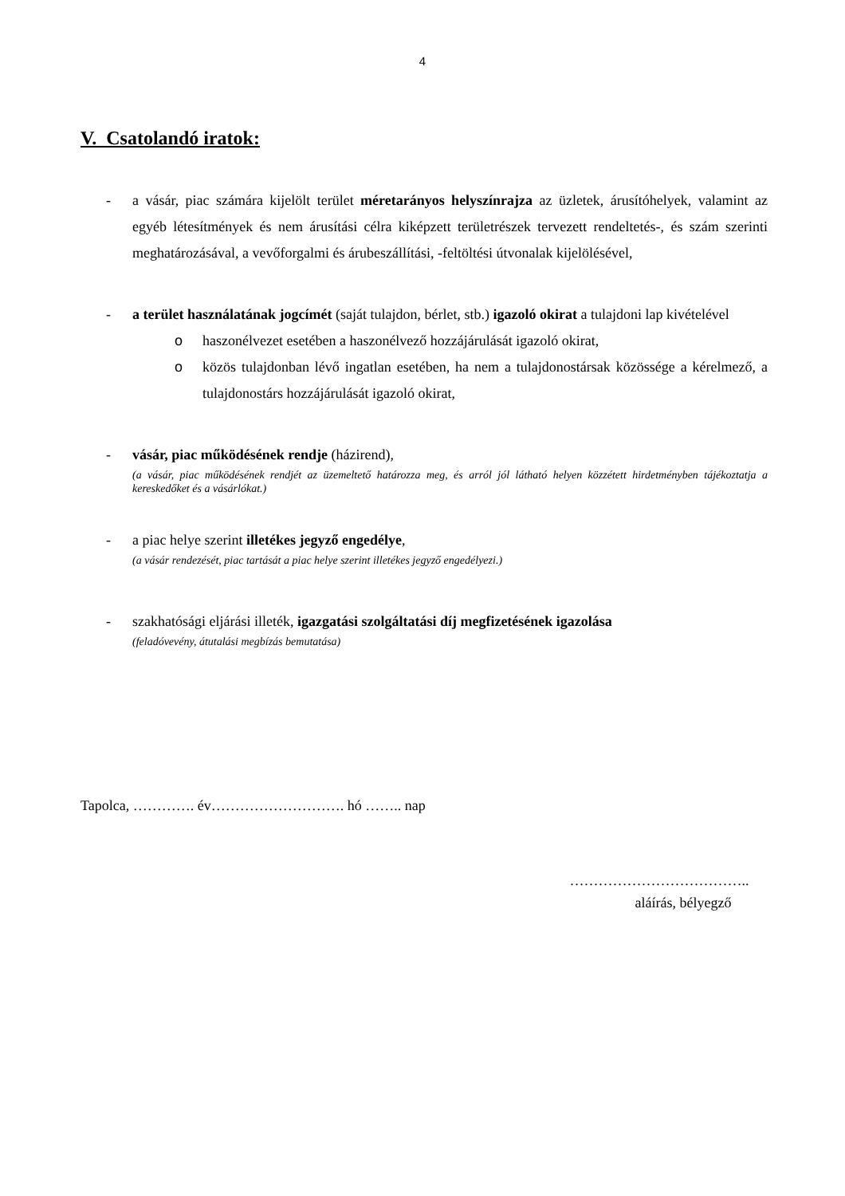4
V. Csatolandó iratok:
- a vásár, piac számára kijelölt terület méretarányos helyszínrajza az üzletek, árusítóhelyek, valamint az egyéb létesítmények és nem árusítási célra kiképzett területrészek tervezett rendeltetés-, és szám szerinti meghatározásával, a vevőforgalmi és árubeszállítási, -feltöltési útvonalak kijelölésével,
- a terület használatának jogcímét (saját tulajdon, bérlet, stb.) igazoló okirat a tulajdoni lap kivételével
o haszonélvezet esetében a haszonélvező hozzájárulását igazoló okirat,
o közös tulajdonban lévő ingatlan esetében, ha nem a tulajdonostársak közössége a kérelmező, a tulajdonostárs hozzájárulását igazoló okirat,
- vásár, piac működésének rendje (házirend),
(a vásár, piac működésének rendjét az üzemeltető határozza meg, és arról jól látható helyen közzétett hirdetményben tájékoztatja a kereskedőket és a vásárlókat.)
- a piac helye szerint illetékes jegyző engedélye,
(a vásár rendezését, piac tartását a piac helye szerint illetékes jegyző engedélyezi.)
- szakhatósági eljárási illeték, igazgatási szolgáltatási díj megfizetésének igazolása
(feladóvevény, átutalási megbízás bemutatása)
Tapolca, …………. év………………………. hó …….. nap
………………………………..
aláírás, bélyegző